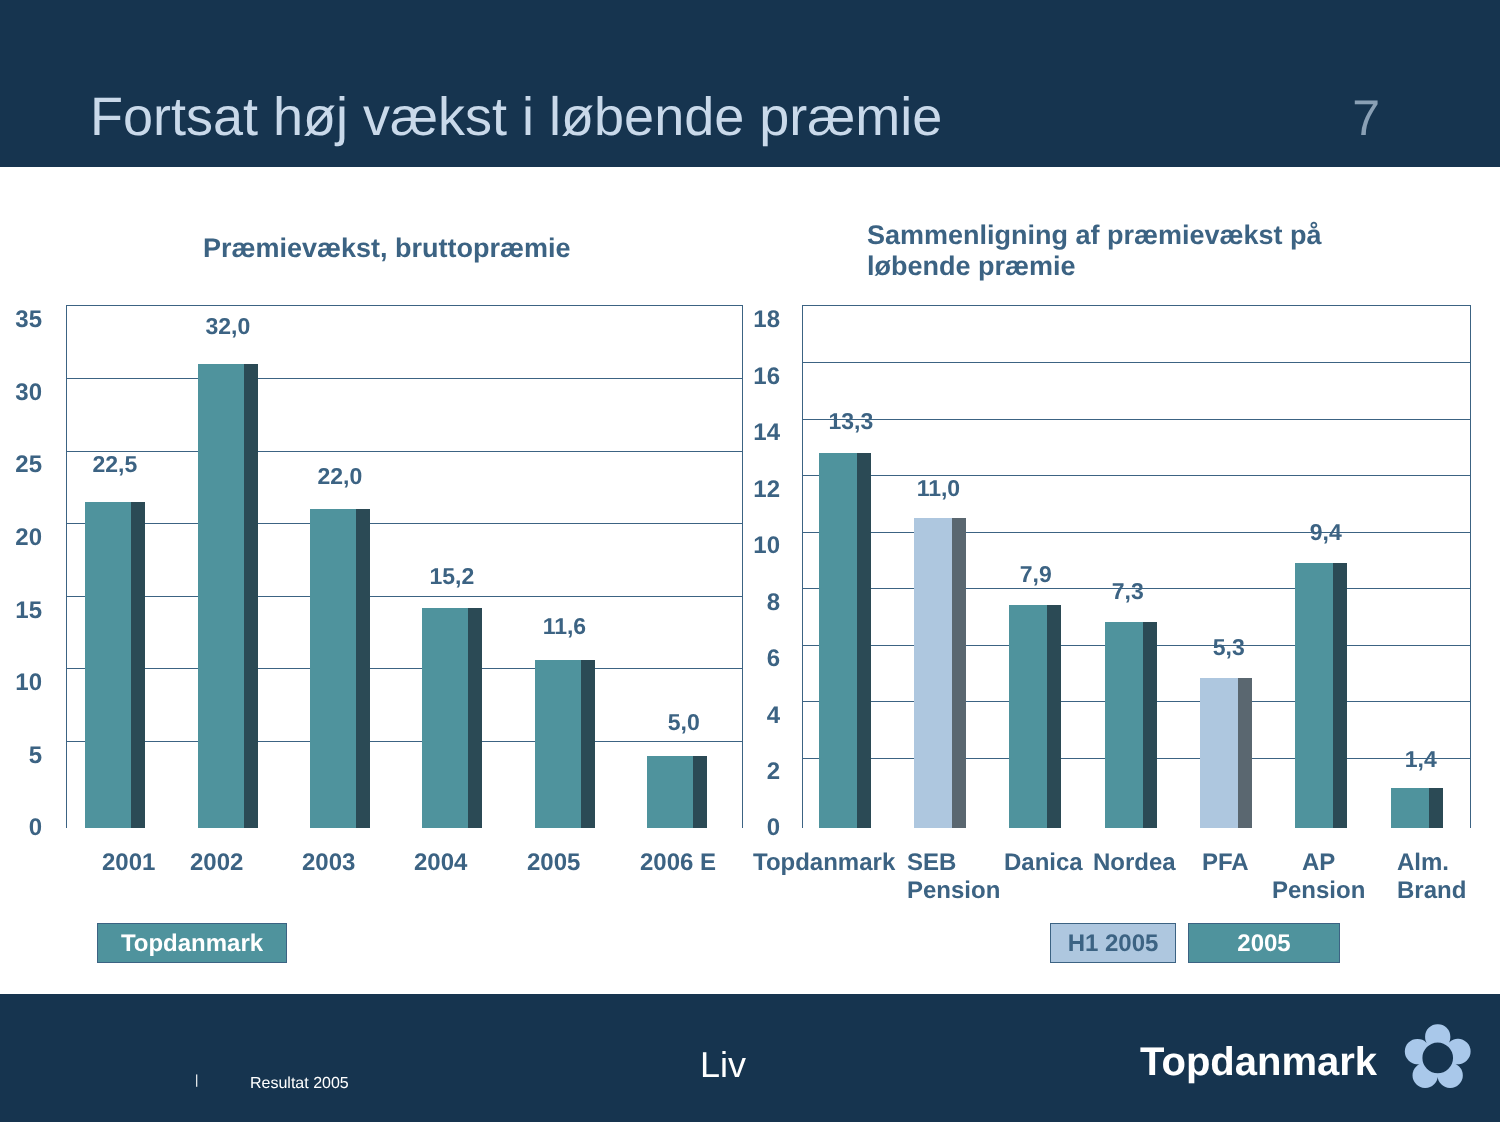Fortsat høj vækst i løbende præmie
7
Præmievækst, bruttopræmie
Sammenligning af præmievækst på løbende præmie
35
30
25
20
15
10
5
0
22,5
32,0
22,0
15,2
11,6
5,0
2001 2002 2003 2004 2005 2006 E
18
16
14
12
10
8
6
4
2
0
13,3
11,0
7,9
7,3
5,3
9,4
1,4
Topdanmark
SEB
Pension
Danica Nordea PFA
AP
Pension
Alm.
Brand
Topdanmark H1 2005 2005
Liv | Resultat 2005 Topdanmark ✿